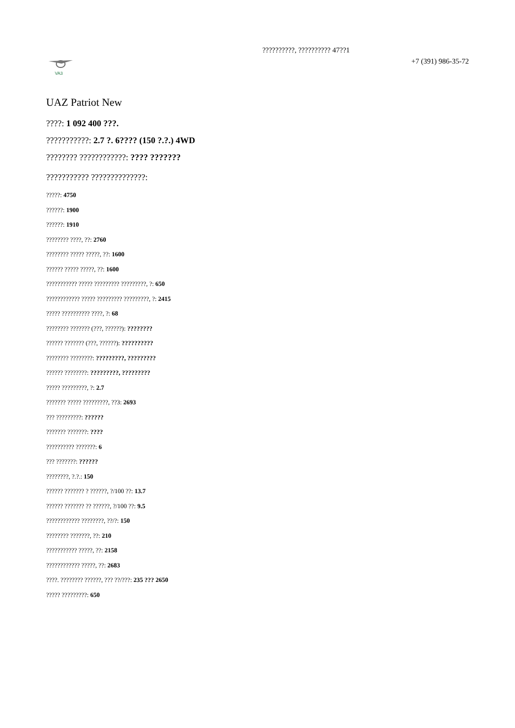??????????, ?????????? 47??1
VA3
+7 (391) 986-35-72
UAZ Patriot New
????: 1 092 400 ???.
???????????: 2.7 ?. 6???? (150 ?.?.) 4WD
???????? ????????????: ???? ???????
??????????? ??????????????:
?????: 4750
??????: 1900
??????: 1910
???????? ????, ??: 2760
???????? ????? ?????, ??: 1600
?????? ????? ?????, ??: 1600
??????????? ????? ????????? ?????????, ?: 650
???????????? ????? ????????? ?????????, ?: 2415
????? ?????????? ????, ?: 68
???????? ??????? (???, ??????): ????????
?????? ??????? (???, ??????): ??????????
???????? ????????: ?????????, ?????????
?????? ????????: ?????????, ?????????
????? ?????????, ?: 2.7
??????? ????? ?????????, ??3: 2693
??? ?????????: ??????
??????? ???????: ????
?????????? ???????: 6
??? ???????: ??????
????????, ?.?.: 150
?????? ??????? ? ??????, ?/100 ??: 13.7
?????? ??????? ?? ??????, ?/100 ??: 9.5
???????????? ????????, ??/?: 150
???????? ???????, ??: 210
??????????? ?????, ??: 2158
???????????? ?????, ??: 2683
????. ???????? ??????, ??? ??/???: 235 ??? 2650
????? ?????????: 650